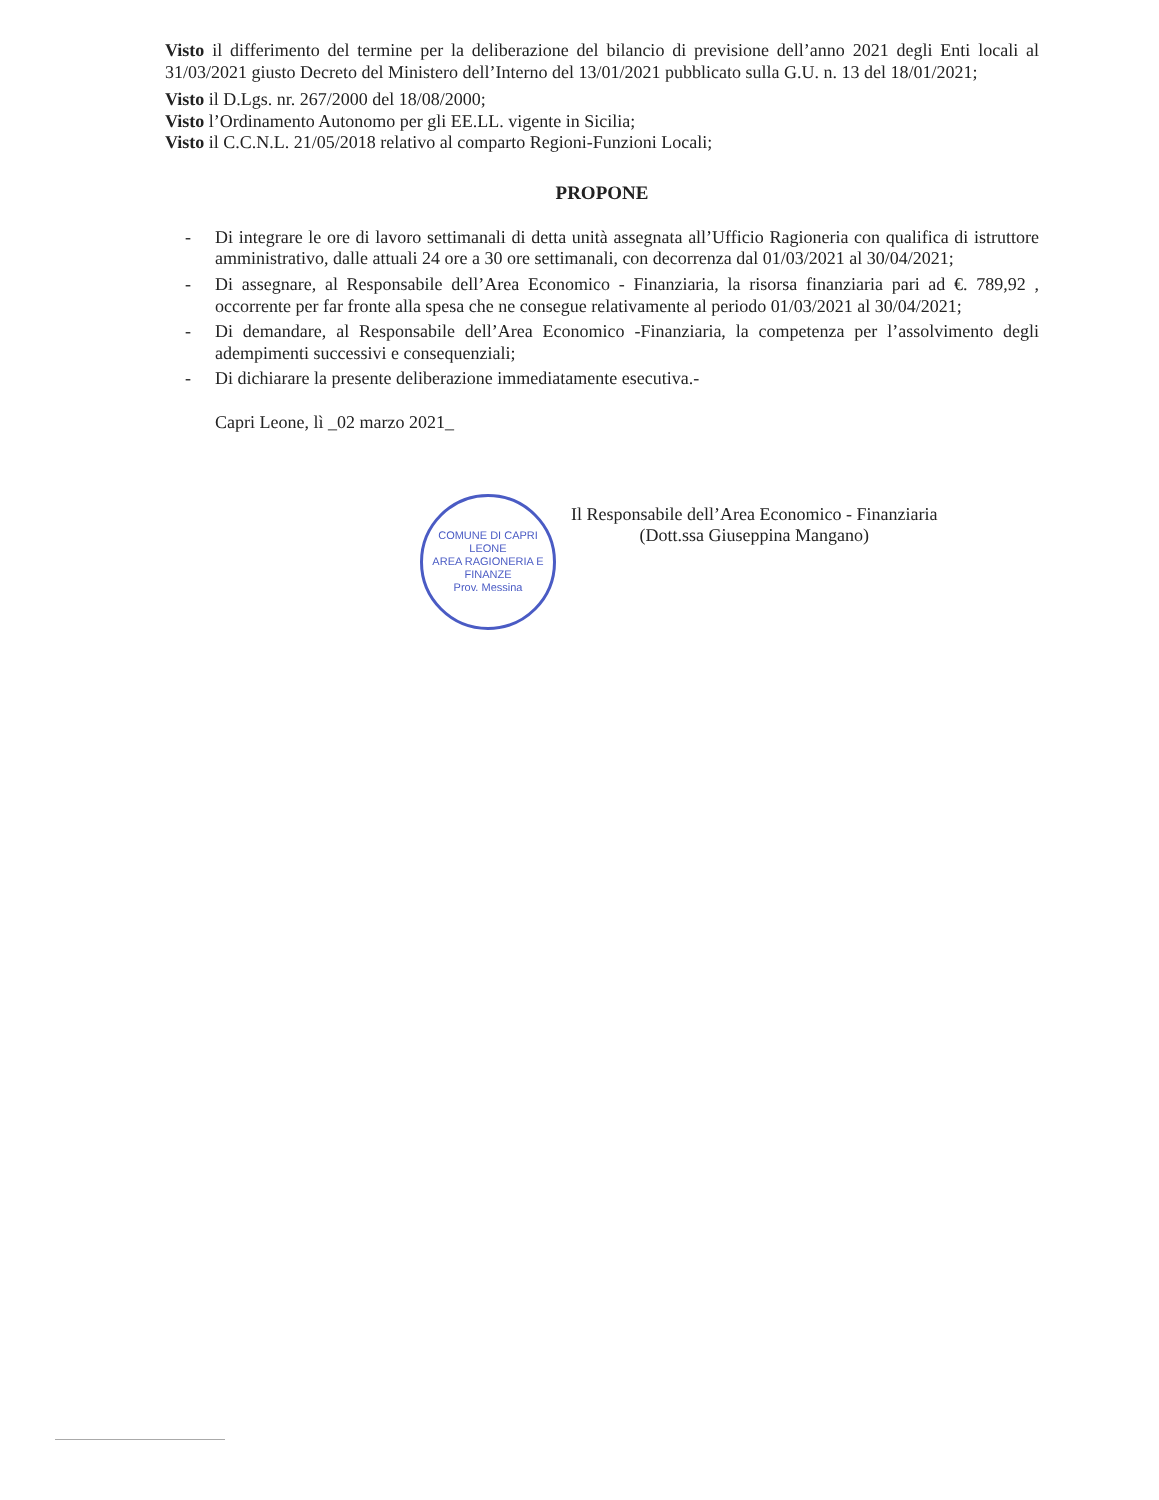Visto il differimento del termine per la deliberazione del bilancio di previsione dell’anno 2021 degli Enti locali al 31/03/2021 giusto Decreto del Ministero dell’Interno del 13/01/2021 pubblicato sulla G.U. n. 13 del 18/01/2021;
Visto il D.Lgs. nr. 267/2000 del 18/08/2000;
Visto l’Ordinamento Autonomo per gli EE.LL. vigente in Sicilia;
Visto il C.C.N.L. 21/05/2018 relativo al comparto Regioni-Funzioni Locali;
PROPONE
- Di integrare le ore di lavoro settimanali di detta unità assegnata all’Ufficio Ragioneria con qualifica di istruttore amministrativo, dalle attuali 24 ore a 30 ore settimanali, con decorrenza dal 01/03/2021 al 30/04/2021;
- Di assegnare, al Responsabile dell’Area Economico - Finanziaria, la risorsa finanziaria pari ad €. 789,92 , occorrente per far fronte alla spesa che ne consegue relativamente al periodo 01/03/2021 al 30/04/2021;
- Di demandare, al Responsabile dell’Area Economico -Finanziaria, la competenza per l’assolvimento degli adempimenti successivi e consequenziali;
- Di dichiarare la presente deliberazione immediatamente esecutiva.-
Capri Leone, lì _02 marzo 2021_
COMUNE DI CAPRI LEONE
AREA RAGIONERIA E FINANZE
Prov. Messina
Il Responsabile dell’Area Economico - Finanziaria
(Dott.ssa Giuseppina Mangano)